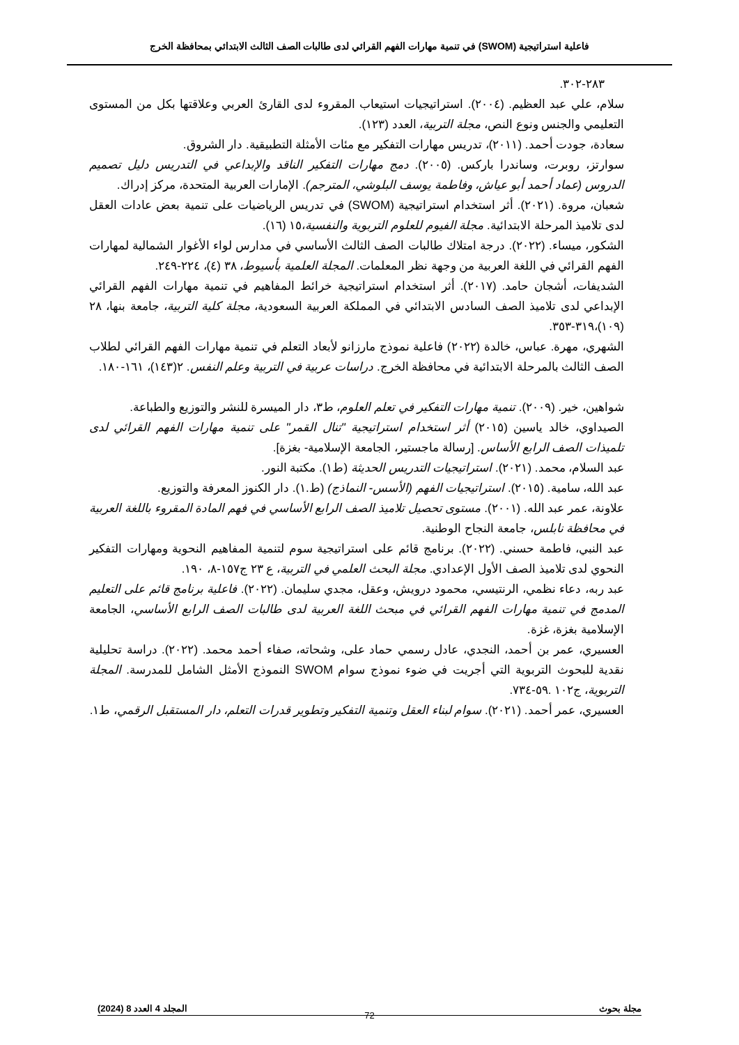فاعلية استراتيجية (SWOM) في تنمية مهارات الفهم القرائي لدى طالبات الصف الثالث الابتدائي بمحافظة الخرج
٢٨٣-٣٠٢.
سلام، علي عبد العظيم. (٢٠٠٤). استراتيجيات استيعاب المقروء لدى القارئ العربي وعلاقتها بكل من المستوى التعليمي والجنس ونوع النص، مجلة التربية، العدد (١٢٣).
سعادة، جودت أحمد. (٢٠١١)، تدريس مهارات التفكير مع مئات الأمثلة التطبيقية. دار الشروق.
سوارتز، روبرت، وساندرا باركس. (٢٠٠٥). دمج مهارات التفكير الناقد والإبداعي في التدريس دليل تصميم الدروس (عماد أحمد أبو عياش، وفاطمة يوسف البلوشي، المترجم). الإمارات العربية المتحدة، مركز إدراك.
شعبان، مروة. (٢٠٢١). أثر استخدام استراتيجية (SWOM) في تدريس الرياضيات على تنمية بعض عادات العقل لدى تلاميذ المرحلة الابتدائية. مجلة الفيوم للعلوم التربوية والنفسية،١٥ (١٦).
الشكور، ميساء. (٢٠٢٢). درجة امتلاك طالبات الصف الثالث الأساسي في مدارس لواء الأغوار الشمالية لمهارات الفهم القرائي في اللغة العربية من وجهة نظر المعلمات. المجلة العلمية بأسيوط، ٣٨ (٤)، ٢٢٤-٢٤٩.
الشديفات، أشجان حامد. (٢٠١٧). أثر استخدام استراتيجية خرائط المفاهيم في تنمية مهارات الفهم القرائي الإبداعي لدى تلاميذ الصف السادس الابتدائي في المملكة العربية السعودية، مجلة كلية التربية، جامعة بنها، ٢٨ (١٠٩)،٣١٩-٣٥٣.
الشهري، مهرة. عباس، خالدة (٢٠٢٢) فاعلية نموذج مارزانو لأبعاد التعلم في تنمية مهارات الفهم القرائي لطلاب الصف الثالث بالمرحلة الابتدائية في محافظة الخرج. دراسات عربية في التربية وعلم النفس. ٢(١٤٣)، ١٦١-١٨٠.
شواهين، خير. (٢٠٠٩). تنمية مهارات التفكير في تعلم العلوم، ط٣، دار الميسرة للنشر والتوزيع والطباعة.
الصيداوي، خالد ياسين (٢٠١٥) أثر استخدام استراتيجية "تنال القمر" على تنمية مهارات الفهم القرائي لدى تلميذات الصف الرابع الأساس. [رسالة ماجستير، الجامعة الإسلامية- بغزة].
عبد السلام، محمد. (٢٠٢١). استراتيجيات التدريس الحديثة (ط١). مكتبة النور.
عبد الله، سامية. (٢٠١٥). استراتيجيات الفهم (الأسس- النماذج) (ط.١). دار الكنوز المعرفة والتوزيع.
علاونة، عمر عبد الله. (٢٠٠١). مستوى تحصيل تلاميذ الصف الرابع الأساسي في فهم المادة المقروء باللغة العربية في محافظة نابلس، جامعة النجاح الوطنية.
عبد النبي، فاطمة حسني. (٢٠٢٢). برنامج قائم على استراتيجية سوم لتنمية المفاهيم النحوية ومهارات التفكير النحوي لدى تلاميذ الصف الأول الإعدادي. مجلة البحث العلمي في التربية، ع ٢٣ ج١٥٧-٨، ١٩٠.
عبد ربه، دعاء نظمي، الرنتيسي، محمود درويش، وعقل، مجدي سليمان. (٢٠٢٢). فاعلية برنامج قائم على التعليم المدمج في تنمية مهارات الفهم القرائي في مبحث اللغة العربية لدى طالبات الصف الرابع الأساسي، الجامعة الإسلامية بغزة، غزة.
العسيري، عمر بن أحمد، النجدي، عادل رسمي حماد على، وشحاته، صفاء أحمد محمد. (٢٠٢٢). دراسة تحليلية نقدية للبحوث التربوية التي أجريت في ضوء نموذج سوام SWOM النموذج الأمثل الشامل للمدرسة. المجلة التربوية، ج١٠٢ .٥٩-٧٣٤.
العسيري، عمر أحمد. (٢٠٢١). سوام لبناء العقل وتنمية التفكير وتطوير قدرات التعلم، دار المستقبل الرقمي، ط١.
مجلة بحوث
72
المجلد 4 العدد 8 (2024)